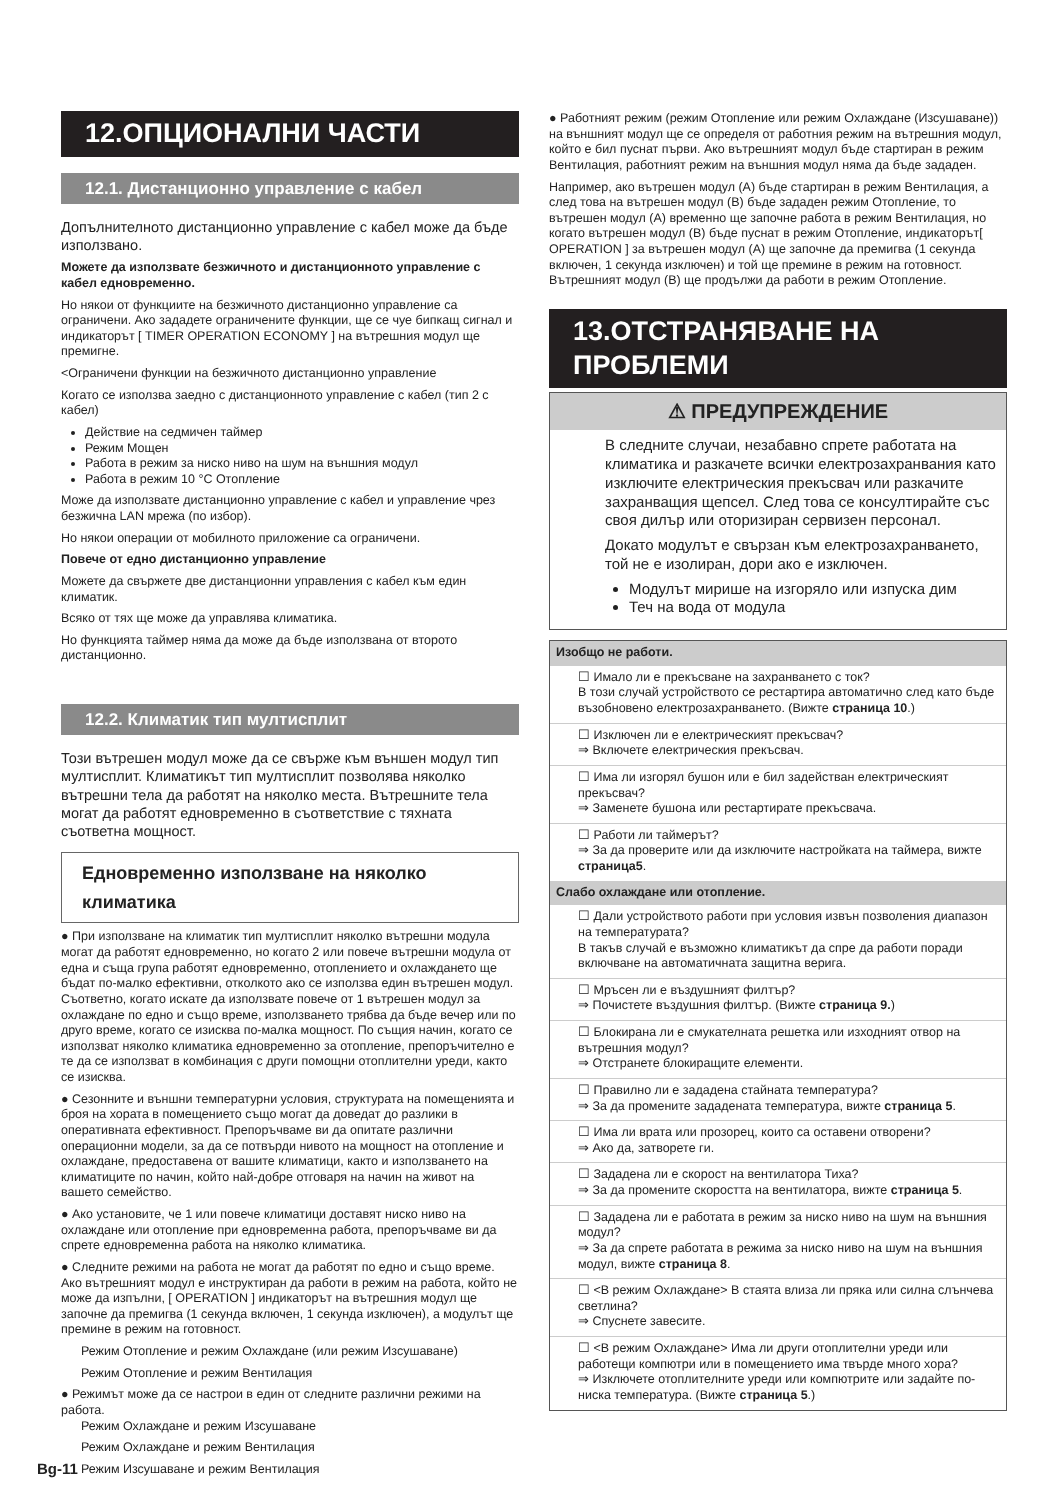12.ОПЦИОНАЛНИ ЧАСТИ
12.1. Дистанционно управление с кабел
Допълнителното дистанционно управление с кабел може да бъде използвано.
Можете да използвате безжичното и дистанционното управление с кабел едновременно.
Но някои от функциите на безжичното дистанционно управление са ограничени. Ако зададете ограничените функции, ще се чуе бипкащ сигнал и индикаторът [ TIMER OPERATION ECONOMY ] на вътрешния модул ще премигне.
<Ограничени функции на безжичното дистанционно управление
Когато се използва заедно с дистанционното управление с кабел (тип 2 с кабел)
Действие на седмичен таймер
Режим Мощен
Работа в режим за ниско ниво на шум на външния модул
Работа в режим 10 °C Отопление
Може да използвате дистанционно управление с кабел и управление чрез безжична LAN мрежа (по избор).
Но някои операции от мобилното приложение са ограничени.
Повече от едно дистанционно управление
Можете да свържете две дистанционни управления с кабел към един климатик.
Всяко от тях ще може да управлява климатика.
Но функцията таймер няма да може да бъде използвана от второто дистанционно.
12.2. Климатик тип мултисплит
Този вътрешен модул може да се свърже към външен модул тип мултисплит. Климатикът тип мултисплит позволява няколко вътрешни тела да работят на няколко места. Вътрешните тела могат да работят едновременно в съответствие с тяхната съответна мощност.
Едновременно използване на няколко климатика
● При използване на климатик тип мултисплит няколко вътрешни модула могат да работят едновременно, но когато 2 или повече вътрешни модула от една и съща група работят едновременно, отоплението и охлаждането ще бъдат по-малко ефективни, отколкото ако се използва един вътрешен модул. Съответно, когато искате да използвате повече от 1 вътрешен модул за охлаждане по едно и също време, използването трябва да бъде вечер или по друго време, когато се изисква по-малка мощност. По същия начин, когато се използват няколко климатика едновременно за отопление, препоръчително е те да се използват в комбинация с други помощни отоплителни уреди, както се изисква.
● Сезонните и външни температурни условия, структурата на помещенията и броя на хората в помещението също могат да доведат до разлики в оперативната ефективност. Препоръчваме ви да опитате различни операционни модели, за да се потвърди нивото на мощност на отопление и охлаждане, предоставена от вашите климатици, както и използването на климатиците по начин, който най-добре отговаря на начин на живот на вашето семейство.
● Ако установите, че 1 или повече климатици доставят ниско ниво на охлаждане или отопление при едновременна работа, препоръчваме ви да спрете едновременна работа на няколко климатика.
● Следните режими на работа не могат да работят по едно и също време.
Ако вътрешният модул е инструктиран да работи в режим на работа, който не може да изпълни, [ OPERATION ] индикаторът на вътрешния модул ще започне да премигва (1 секунда включен, 1 секунда изключен), а модулът ще премине в режим на готовност.
Режим Отопление и режим Охлаждане (или режим Изсушаване)
Режим Отопление и режим Вентилация
● Режимът може да се настрои в един от следните различни режими на работа.
Режим Охлаждане и режим Изсушаване
Режим Охлаждане и режим Вентилация
Режим Изсушаване и режим Вентилация
● Работният режим (режим Отопление или режим Охлаждане (Изсушаване)) на външният модул ще се определя от работния режим на вътрешния модул, който е бил пуснат първи. Ако вътрешният модул бъде стартиран в режим Вентилация, работният режим на външния модул няма да бъде зададен.
Например, ако вътрешен модул (A) бъде стартиран в режим Вентилация, а след това на вътрешен модул (B) бъде зададен режим Отопление, то вътрешен модул (A) временно ще започне работа в режим Вентилация, но когато вътрешен модул (B) бъде пуснат в режим Отопление, индикаторът[ OPERATION ] за вътрешен модул (A) ще започне да премигва (1 секунда включен, 1 секунда изключен) и той ще премине в режим на готовност. Вътрешният модул (B) ще продължи да работи в режим Отопление.
13.ОТСТРАНЯВАНЕ НА ПРОБЛЕМИ
⚠ ПРЕДУПРЕЖДЕНИЕ
В следните случаи, незабавно спрете работата на климатика и разкачете всички електрозахранвания като изключите електрическия прекъсвач или разкачите захранващия щепсел. След това се консултирайте със своя дилър или оторизиран сервизен персонал.
Докато модулът е свързан към електрозахранването, той не е изолиран, дори ако е изключен.
Модулът мирише на изгоряло или изпуска дим
Теч на вода от модула
Изобщо не работи.
☐ Имало ли е прекъсване на захранването с ток?
В този случай устройството се рестартира автоматично след като бъде възобновено електрозахранването. (Вижте страница 10.)
☐ Изключен ли е електрическият прекъсвач?
⇒ Включете електрическия прекъсвач.
☐ Има ли изгорял бушон или е бил задействан електрическият прекъсвач?
⇒ Заменете бушона или рестартирате прекъсвача.
☐ Работи ли таймерът?
⇒ За да проверите или да изключите настройката на таймера, вижте страница5.
Слабо охлаждане или отопление.
☐ Дали устройството работи при условия извън позволения диапазон на температурата?
В такъв случай е възможно климатикът да спре да работи поради включване на автоматичната защитна верига.
☐ Мръсен ли е въздушният филтър?
⇒ Почистете въздушния филтър. (Вижте страница 9.)
☐ Блокирана ли е смукателната решетка или изходният отвор на вътрешния модул?
⇒ Отстранете блокиращите елементи.
☐ Правилно ли е зададена стайната температура?
⇒ За да промените зададената температура, вижте страница 5.
☐ Има ли врата или прозорец, които са оставени отворени?
⇒ Ако да, затворете ги.
☐ Зададена ли е скорост на вентилатора Тиха?
⇒ За да промените скоростта на вентилатора, вижте страница 5.
☐ Зададена ли е работата в режим за ниско ниво на шум на външния модул?
⇒ За да спрете работата в режима за ниско ниво на шум на външния модул, вижте страница 8.
☐ <В режим Охлаждане> В стаята влиза ли пряка или силна слънчева светлина?
⇒ Спуснете завесите.
☐ <В режим Охлаждане> Има ли други отоплителни уреди или работещи компютри или в помещението има твърде много хора?
⇒ Изключете отоплителните уреди или компютрите или задайте по-ниска температура. (Вижте страница 5.)
Bg-11